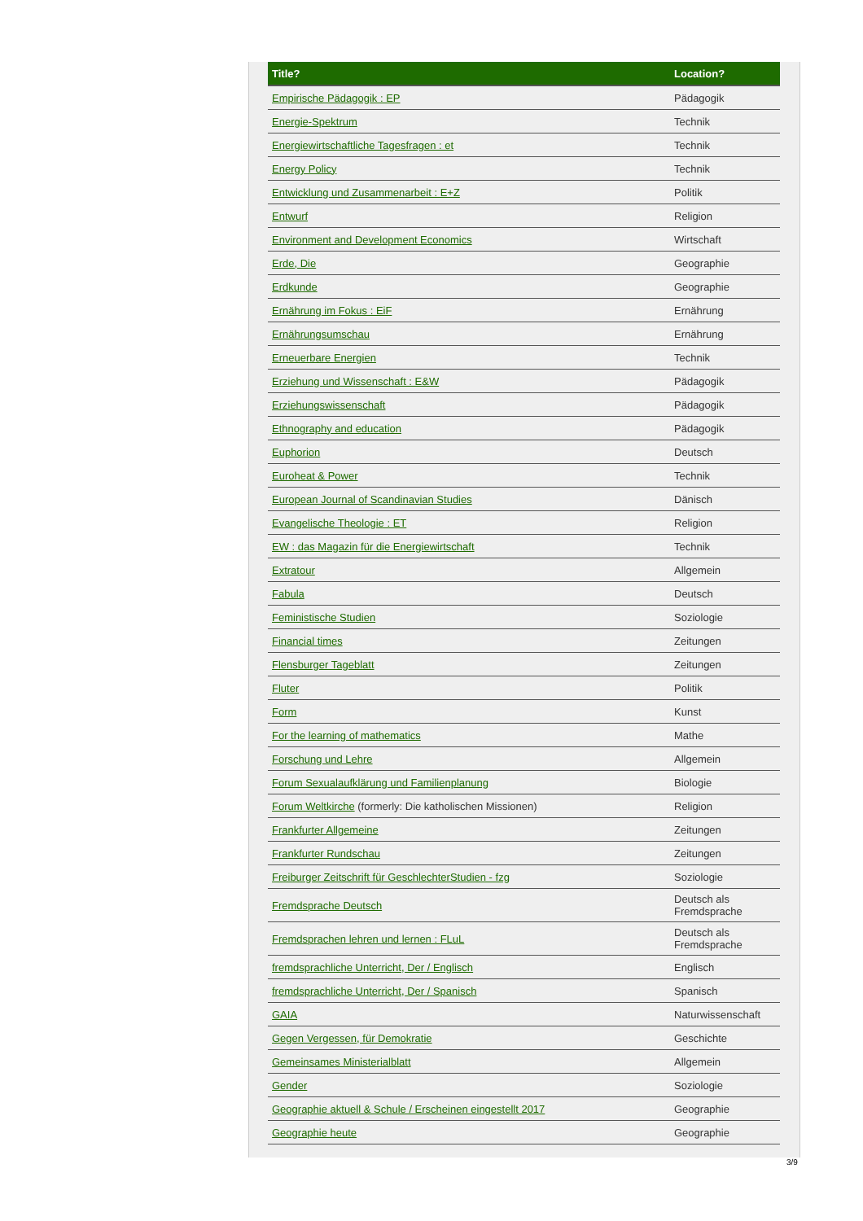| Title? | Location? |
| --- | --- |
| Empirische Pädagogik : EP | Pädagogik |
| Energie-Spektrum | Technik |
| Energiewirtschaftliche Tagesfragen : et | Technik |
| Energy Policy | Technik |
| Entwicklung und Zusammenarbeit : E+Z | Politik |
| Entwurf | Religion |
| Environment and Development Economics | Wirtschaft |
| Erde, Die | Geographie |
| Erdkunde | Geographie |
| Ernährung im Fokus : EiF | Ernährung |
| Ernährungsumschau | Ernährung |
| Erneuerbare Energien | Technik |
| Erziehung und Wissenschaft : E&W | Pädagogik |
| Erziehungswissenschaft | Pädagogik |
| Ethnography and education | Pädagogik |
| Euphorion | Deutsch |
| Euroheat & Power | Technik |
| European Journal of Scandinavian Studies | Dänisch |
| Evangelische Theologie : ET | Religion |
| EW : das Magazin für die Energiewirtschaft | Technik |
| Extratour | Allgemein |
| Fabula | Deutsch |
| Feministische Studien | Soziologie |
| Financial times | Zeitungen |
| Flensburger Tageblatt | Zeitungen |
| Fluter | Politik |
| Form | Kunst |
| For the learning of mathematics | Mathe |
| Forschung und Lehre | Allgemein |
| Forum Sexualaufklärung und Familienplanung | Biologie |
| Forum Weltkirche (formerly: Die katholischen Missionen) | Religion |
| Frankfurter Allgemeine | Zeitungen |
| Frankfurter Rundschau | Zeitungen |
| Freiburger Zeitschrift für GeschlechterStudien - fzg | Soziologie |
| Fremdsprache Deutsch | Deutsch als Fremdsprache |
| Fremdsprachen lehren und lernen : FLuL | Deutsch als Fremdsprache |
| fremdsprachliche Unterricht, Der / Englisch | Englisch |
| fremdsprachliche Unterricht, Der / Spanisch | Spanisch |
| GAIA | Naturwissenschaft |
| Gegen Vergessen, für Demokratie | Geschichte |
| Gemeinsames Ministerialblatt | Allgemein |
| Gender | Soziologie |
| Geographie aktuell & Schule / Erscheinen eingestellt 2017 | Geographie |
| Geographie heute | Geographie |
3/9